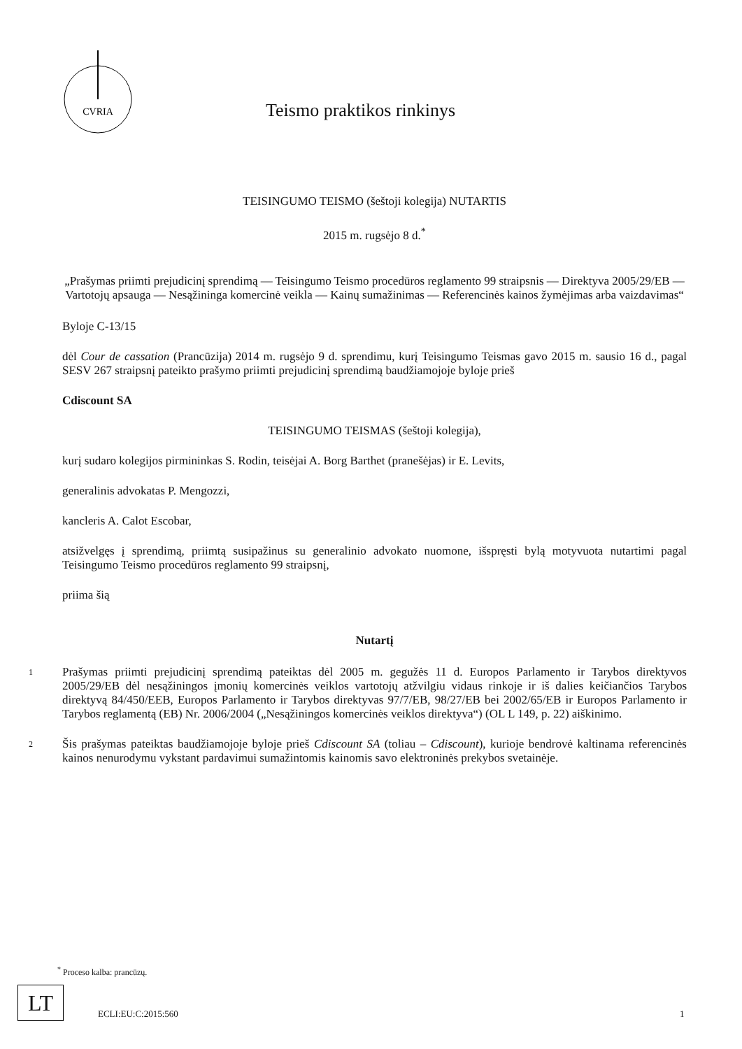CVRIA
Teismo praktikos rinkinys
TEISINGUMO TEISMO (šeštoji kolegija) NUTARTIS
2015 m. rugsėjo 8 d.<sup>*</sup>
„Prašymas priimti prejudicinį sprendimą — Teisingumo Teismo procedūros reglamento 99 straipsnis — Direktyva 2005/29/EB — Vartotojų apsauga — Nesąžininga komercinė veikla — Kainų sumažinimas — Referencinės kainos žymėjimas arba vaizdavimas“
Byloje C-13/15
dėl Cour de cassation (Prancūzija) 2014 m. rugsėjo 9 d. sprendimu, kurį Teisingumo Teismas gavo 2015 m. sausio 16 d., pagal SESV 267 straipsnį pateikto prašymo priimti prejudicinį sprendimą baudžiamojoje byloje prieš
Cdiscount SA
TEISINGUMO TEISMAS (šeštoji kolegija),
kurį sudaro kolegijos pirmininkas S. Rodin, teisėjai A. Borg Barthet (pranešėjas) ir E. Levits,
generalinis advokatas P. Mengozzi,
kancleris A. Calot Escobar,
atsižvelgęs į sprendimą, priimtą susipažinus su generalinio advokato nuomone, išspręsti bylą motyvuota nutartimi pagal Teisingumo Teismo procedūros reglamento 99 straipsnį,
priima šią
Nutartį
1
Prašymas priimti prejudicinį sprendimą pateiktas dėl 2005 m. gegužės 11 d. Europos Parlamento ir Tarybos direktyvos 2005/29/EB dėl nesąžiningos įmonių komercinės veiklos vartotojų atžvilgiu vidaus rinkoje ir iš dalies keičiančios Tarybos direktyvą 84/450/EEB, Europos Parlamento ir Tarybos direktyvas 97/7/EB, 98/27/EB bei 2002/65/EB ir Europos Parlamento ir Tarybos reglamentą (EB) Nr. 2006/2004 („Nesąžiningos komercinės veiklos direktyva“) (OL L 149, p. 22) aiškinimo.
2
Šis prašymas pateiktas baudžiamojoje byloje prieš Cdiscount SA (toliau – Cdiscount), kurioje bendrovė kaltinama referencinės kainos nenurodymu vykstant pardavimui sumažintomis kainomis savo elektroninės prekybos svetainėje.
<sup>*</sup> Proceso kalba: prancūzų.
LT
ECLI:EU:C:2015:560 1